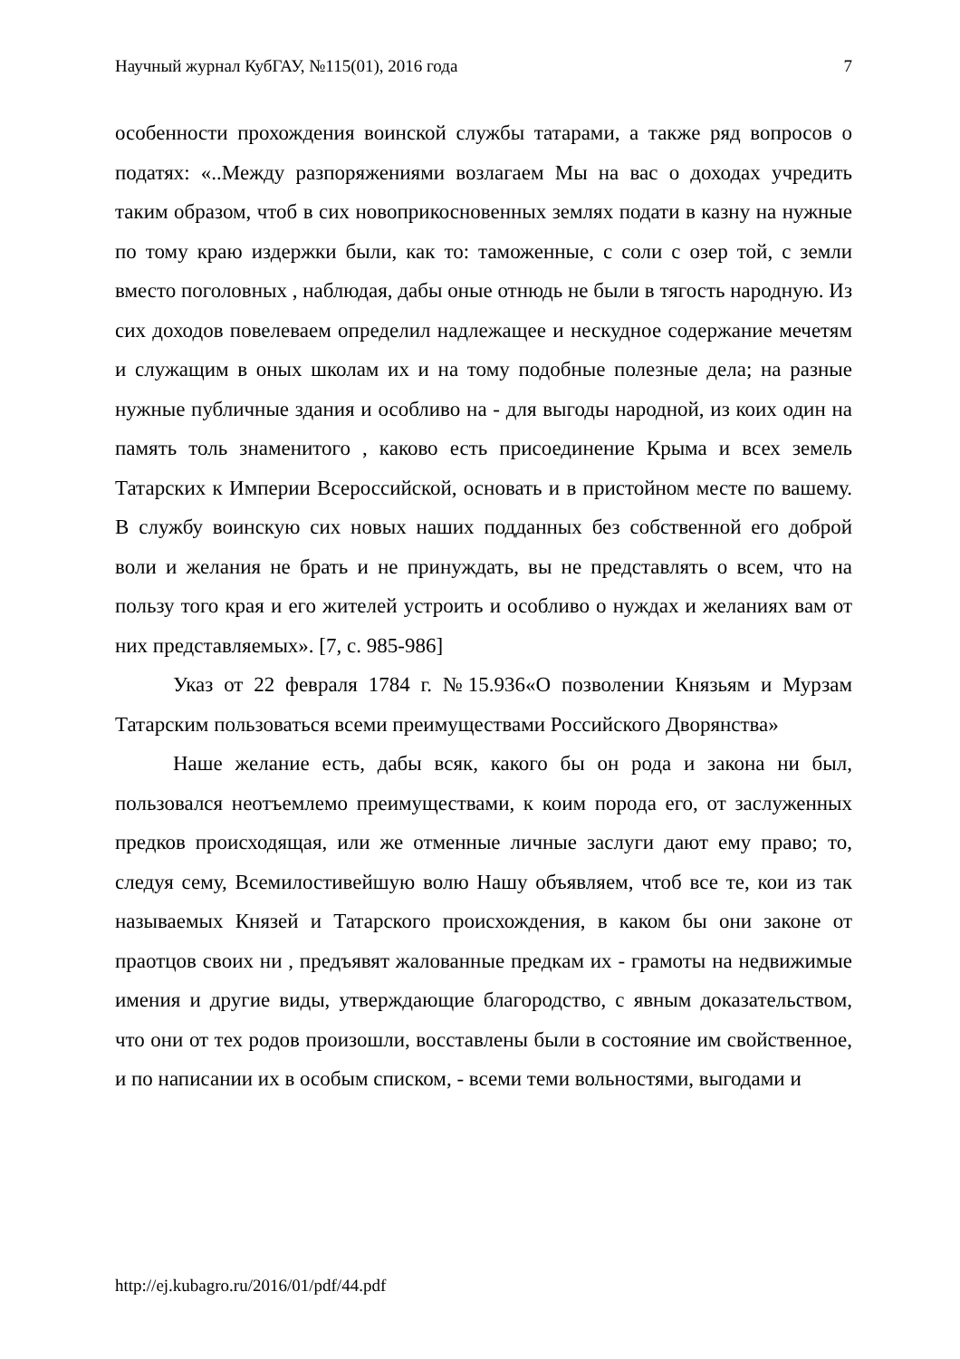Научный журнал КубГАУ, №115(01), 2016 года 7
особенности прохождения воинской службы татарами, а также ряд вопросов о податях: «..Между разпоряжениями возлагаем Мы на вас о доходах учредить таким образом, чтоб в сих новоприкосновенных землях подати в казну на нужные по тому краю издержки были, как то: таможенные, с соли с озер той, с земли вместо поголовных , наблюдая, дабы оные отнюдь не были в тягость народную. Из сих доходов повелеваем определил надлежащее и нескудное содержание мечетям и служащим в оных школам их и на тому подобные полезные дела; на разные нужные публичные здания и особливо на - для выгоды народной, из коих один на память толь знаменитого , каково есть присоединение Крыма и всех земель Татарских к Империи Всероссийской, основать и в пристойном месте по вашему. В службу воинскую сих новых наших подданных без собственной его доброй воли и желания не брать и не принуждать, вы не представлять о всем, что на пользу того края и его жителей устроить и особливо о нуждах и желаниях вам от них представляемых». [7, с. 985-986]
Указ от 22 февраля 1784 г. №15.936«О позволении Князьям и Мурзам Татарским пользоваться всеми преимуществами Российского Дворянства»
Наше желание есть, дабы всяк, какого бы он рода и закона ни был, пользовался неотъемлемо преимуществами, к коим порода его, от заслуженных предков происходящая, или же отменные личные заслуги дают ему право; то, следуя сему, Всемилостивейшую волю Нашу объявляем, чтоб все те, кои из так называемых Князей и Татарского происхождения, в каком бы они законе от праотцов своих ни , предъявят жалованные предкам их - грамоты на недвижимые имения и другие виды, утверждающие благородство, с явным доказательством, что они от тех родов произошли, восставлены были в состояние им свойственное, и по написании их в особым списком, - всеми теми вольностями, выгодами и
http://ej.kubagro.ru/2016/01/pdf/44.pdf